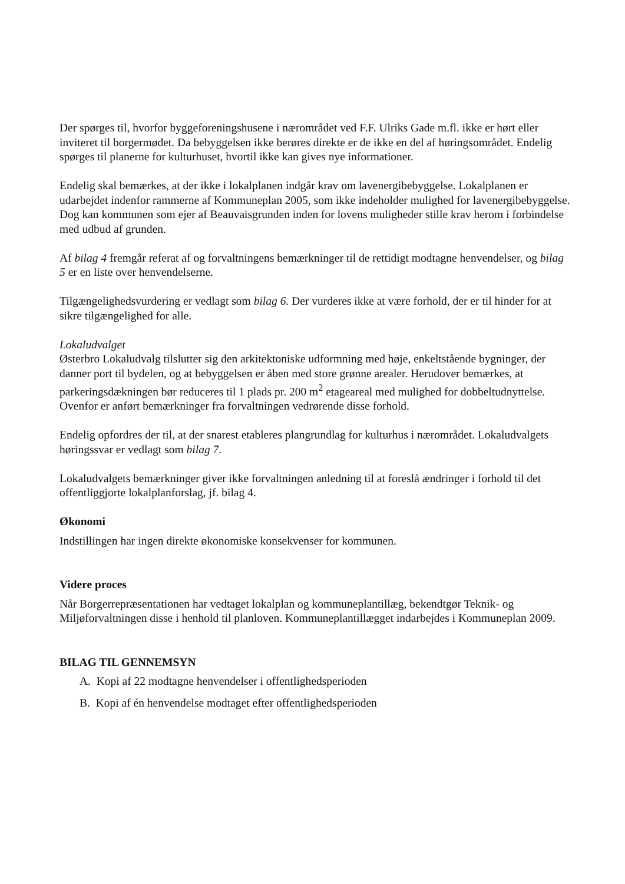Der spørges til, hvorfor byggeforeningshusene i nærområdet ved F.F. Ulriks Gade m.fl. ikke er hørt eller inviteret til borgermødet. Da bebyggelsen ikke berøres direkte er de ikke en del af høringsområdet. Endelig spørges til planerne for kulturhuset, hvortil ikke kan gives nye informationer.
Endelig skal bemærkes, at der ikke i lokalplanen indgår krav om lavenergibebyggelse. Lokalplanen er udarbejdet indenfor rammerne af Kommuneplan 2005, som ikke indeholder mulighed for lavenergibebyggelse. Dog kan kommunen som ejer af Beauvaisgrunden inden for lovens muligheder stille krav herom i forbindelse med udbud af grunden.
Af bilag 4 fremgår referat af og forvaltningens bemærkninger til de rettidigt modtagne henvendelser, og bilag 5 er en liste over henvendelserne.
Tilgængelighedsvurdering er vedlagt som bilag 6. Der vurderes ikke at være forhold, der er til hinder for at sikre tilgængelighed for alle.
Lokaludvalget
Østerbro Lokaludvalg tilslutter sig den arkitektoniske udformning med høje, enkeltstående bygninger, der danner port til bydelen, og at bebyggelsen er åben med store grønne arealer. Herudover bemærkes, at parkeringsdækningen bør reduceres til 1 plads pr. 200 m<sup>2</sup> etageareal med mulighed for dobbeltudnyttelse. Ovenfor er anført bemærkninger fra forvaltningen vedrørende disse forhold.
Endelig opfordres der til, at der snarest etableres plangrundlag for kulturhus i nærområdet. Lokaludvalgets høringssvar er vedlagt som bilag 7.
Lokaludvalgets bemærkninger giver ikke forvaltningen anledning til at foreslå ændringer i forhold til det offentliggjorte lokalplanforslag, jf. bilag 4.
Økonomi
Indstillingen har ingen direkte økonomiske konsekvenser for kommunen.
Videre proces
Når Borgerrepræsentationen har vedtaget lokalplan og kommuneplantillæg, bekendtgør Teknik- og Miljøforvaltningen disse i henhold til planloven. Kommuneplantillægget indarbejdes i Kommuneplan 2009.
BILAG TIL GENNEMSYN
A. Kopi af 22 modtagne henvendelser i offentlighedsperioden
B. Kopi af én henvendelse modtaget efter offentlighedsperioden